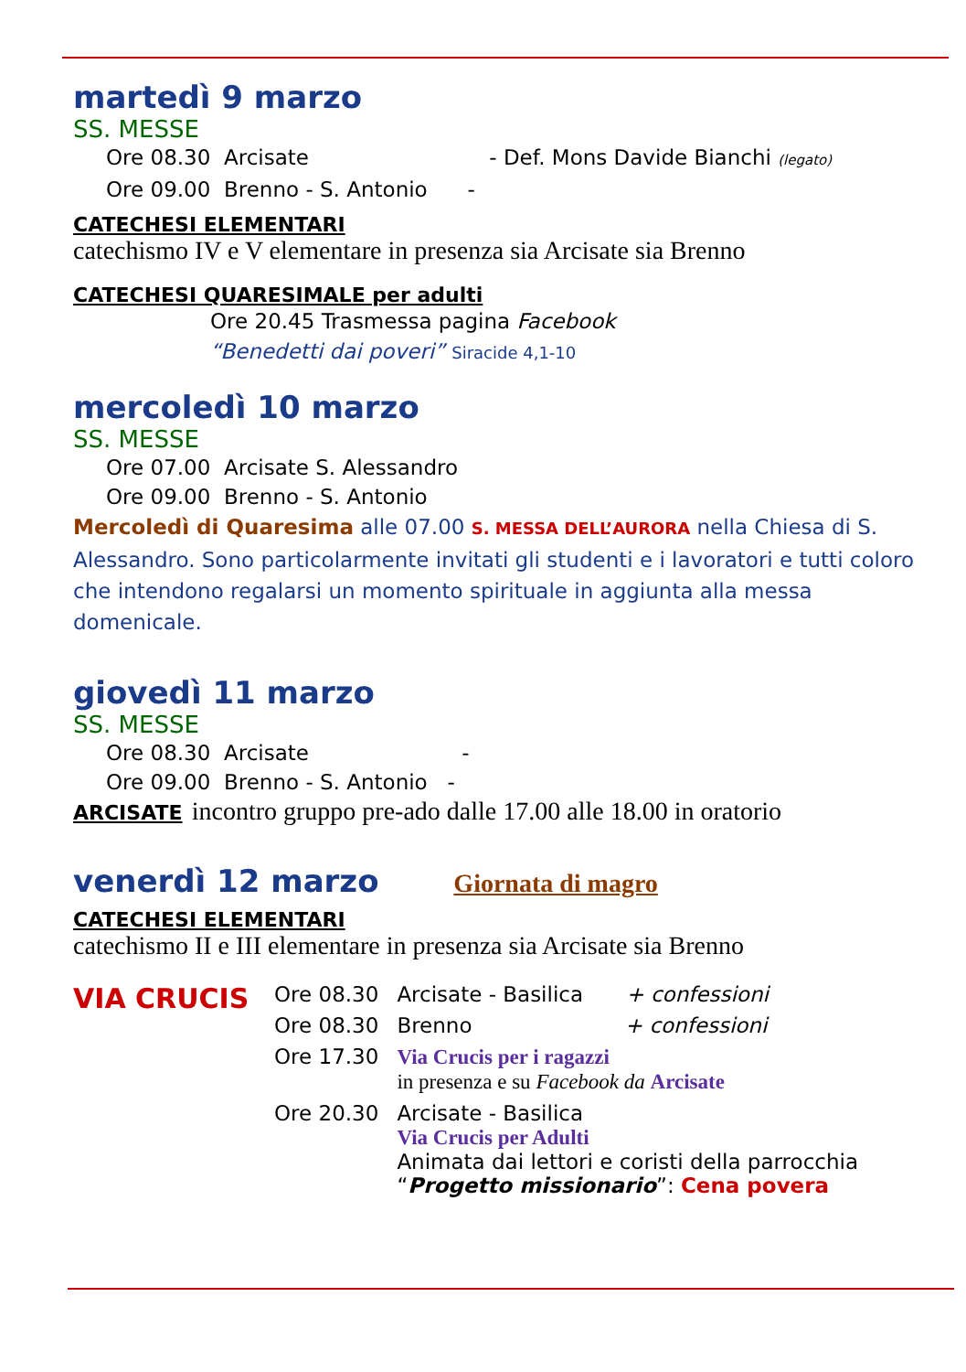martedì 9 marzo
SS. MESSE
Ore 08.30 Arcisate - Def. Mons Davide Bianchi (legato)
Ore 09.00 Brenno - S. Antonio -
CATECHESI ELEMENTARI
catechismo IV e V elementare in presenza sia Arcisate sia Brenno
CATECHESI QUARESIMALE per adulti
Ore 20.45 Trasmessa pagina Facebook
“Benedetti dai poveri” Siracide 4,1-10
mercoledì 10 marzo
SS. MESSE
Ore 07.00 Arcisate S. Alessandro
Ore 09.00 Brenno - S. Antonio
Mercoledì di Quaresima alle 07.00 S. MESSA DELL’AURORA nella Chiesa di S. Alessandro. Sono particolarmente invitati gli studenti e i lavoratori e tutti coloro che intendono regalarsi un momento spirituale in aggiunta alla messa domenicale.
giovedì 11 marzo
SS. MESSE
Ore 08.30 Arcisate -
Ore 09.00 Brenno - S. Antonio -
ARCISATE incontro gruppo pre-ado dalle 17.00 alle 18.00 in oratorio
venerdì 12 marzo Giornata di magro
CATECHESI ELEMENTARI
catechismo II e III elementare in presenza sia Arcisate sia Brenno
| VIA CRUCIS | Ore 08.30 | Arcisate - Basilica + confessioni |
| | Ore 08.30 | Brenno + confessioni |
| | Ore 17.30 | Via Crucis per i ragazzi in presenza e su Facebook da Arcisate |
| | Ore 20.30 | Arcisate - Basilica Via Crucis per Adulti Animata dai lettori e coristi della parrocchia “ Progetto missionario ”: Cena povera |